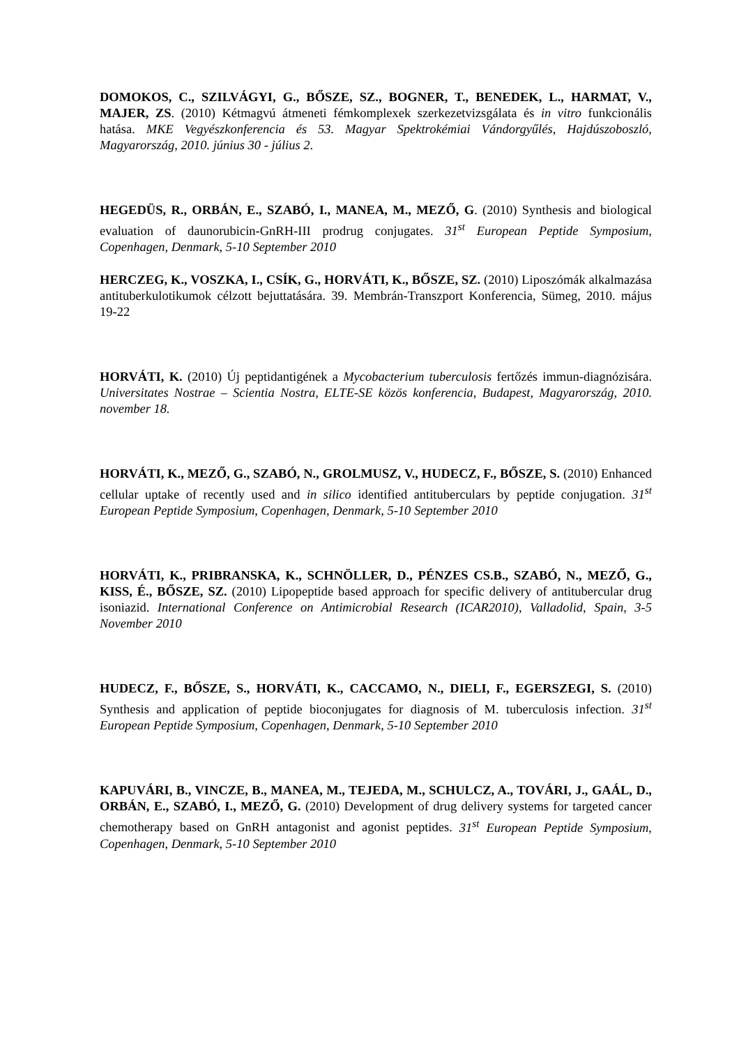DOMOKOS, C., SZILVÁGYI, G., BŐSZE, SZ., BOGNER, T., BENEDEK, L., HARMAT, V., MAJER, ZS. (2010) Kétmagvú átmeneti fémkomplexek szerkezetvizsgálata és in vitro funkcionális hatása. MKE Vegyészkonferencia és 53. Magyar Spektrokémiai Vándorgyűlés, Hajdúszoboszló, Magyarország, 2010. június 30 - július 2.
HEGEDÜS, R., ORBÁN, E., SZABÓ, I., MANEA, M., MEZŐ, G. (2010) Synthesis and biological evaluation of daunorubicin-GnRH-III prodrug conjugates. 31<sup>st</sup> European Peptide Symposium, Copenhagen, Denmark, 5-10 September 2010
HERCZEG, K., VOSZKA, I., CSÍK, G., HORVÁTI, K., BŐSZE, SZ. (2010) Liposzómák alkalmazása antituberkulotikumok célzott bejuttatására. 39. Membrán-Transzport Konferencia, Sümeg, 2010. május 19-22
HORVÁTI, K. (2010) Új peptidantigének a Mycobacterium tuberculosis fertőzés immun-diagnózisára. Universitates Nostrae – Scientia Nostra, ELTE-SE közös konferencia, Budapest, Magyarország, 2010. november 18.
HORVÁTI, K., MEZŐ, G., SZABÓ, N., GROLMUSZ, V., HUDECZ, F., BŐSZE, S. (2010) Enhanced cellular uptake of recently used and in silico identified antituberculars by peptide conjugation. 31<sup>st</sup> European Peptide Symposium, Copenhagen, Denmark, 5-10 September 2010
HORVÁTI, K., PRIBRANSKA, K., SCHNÖLLER, D., PÉNZES CS.B., SZABÓ, N., MEZŐ, G., KISS, É., BŐSZE, SZ. (2010) Lipopeptide based approach for specific delivery of antitubercular drug isoniazid. International Conference on Antimicrobial Research (ICAR2010), Valladolid, Spain, 3-5 November 2010
HUDECZ, F., BŐSZE, S., HORVÁTI, K., CACCAMO, N., DIELI, F., EGERSZEGI, S. (2010) Synthesis and application of peptide bioconjugates for diagnosis of M. tuberculosis infection. 31<sup>st</sup> European Peptide Symposium, Copenhagen, Denmark, 5-10 September 2010
KAPUVÁRI, B., VINCZE, B., MANEA, M., TEJEDA, M., SCHULCZ, A., TOVÁRI, J., GAÁL, D., ORBÁN, E., SZABÓ, I., MEZŐ, G. (2010) Development of drug delivery systems for targeted cancer chemotherapy based on GnRH antagonist and agonist peptides. 31<sup>st</sup> European Peptide Symposium, Copenhagen, Denmark, 5-10 September 2010